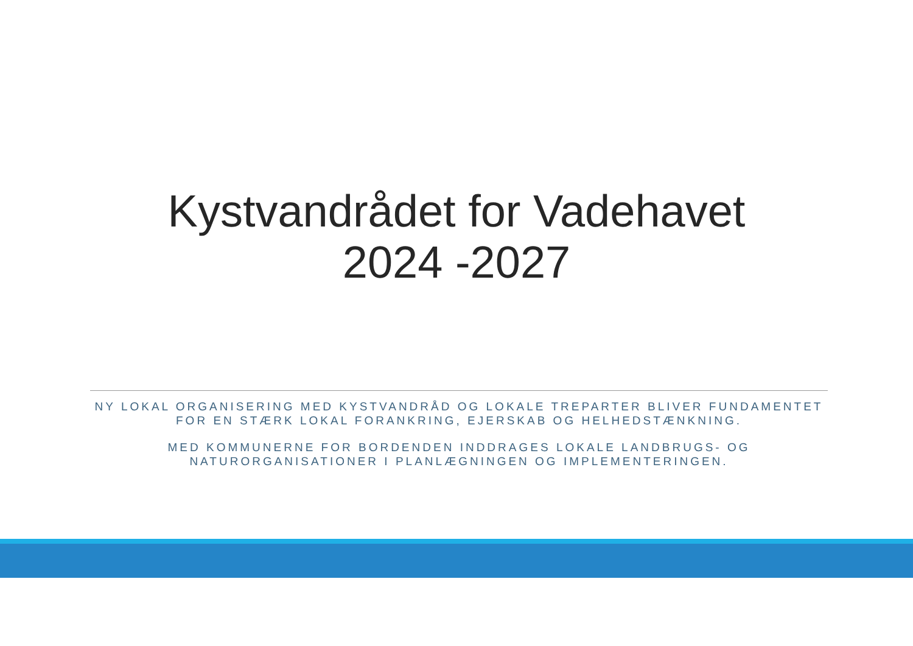Kystvandrådet for Vadehavet
2024 -2027
NY LOKAL ORGANISERING MED KYSTVANDRÅD OG LOKALE TREPARTER BLIVER FUNDAMENTET FOR EN STÆRK LOKAL FORANKRING, EJERSKAB OG HELHEDSTÆNKNING.
MED KOMMUNERNE FOR BORDENDEN INDDRAGES LOKALE LANDBRUGS- OG NATURORGANISATIONER I PLANLÆGNINGEN OG IMPLEMENTERINGEN.